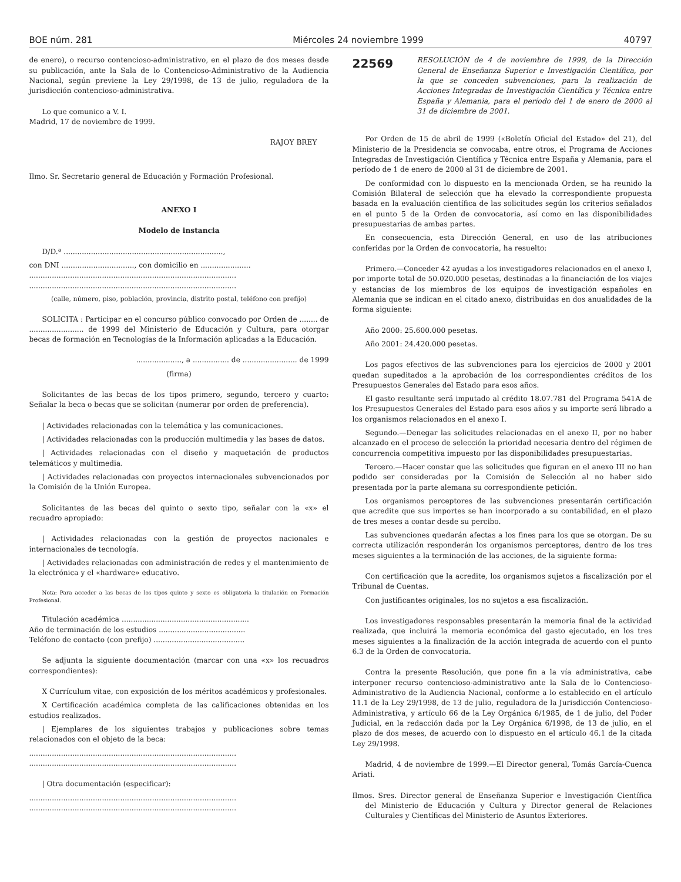BOE núm. 281 Miércoles 24 noviembre 1999 40797
de enero), o recurso contencioso-administrativo, en el plazo de dos meses desde su publicación, ante la Sala de lo Contencioso-Administrativo de la Audiencia Nacional, según previene la Ley 29/1998, de 13 de julio, reguladora de la jurisdicción contencioso-administrativa.
Lo que comunico a V. I.
Madrid, 17 de noviembre de 1999.
RAJOY BREY
Ilmo. Sr. Secretario general de Educación y Formación Profesional.
ANEXO I
Modelo de instancia
D/D.ª ......................................................................,
con DNI ................................, con domicilio en ......................
...........................................................................................
...........................................................................................
(calle, número, piso, población, provincia, distrito postal, teléfono con prefijo)
SOLICITA : Participar en el concurso público convocado por Orden de ........ de ........................ de 1999 del Ministerio de Educación y Cultura, para otorgar becas de formación en Tecnologías de la Información aplicadas a la Educación.
...................., a ................ de ........................ de 1999
(firma)
Solicitantes de las becas de los tipos primero, segundo, tercero y cuarto: Señalar la beca o becas que se solicitan (numerar por orden de preferencia).
| Actividades relacionadas con la telemática y las comunicaciones.
| Actividades relacionadas con la producción multimedia y las bases de datos.
| Actividades relacionadas con el diseño y maquetación de productos telemáticos y multimedia.
| Actividades relacionadas con proyectos internacionales subvencionados por la Comisión de la Unión Europea.
Solicitantes de las becas del quinto o sexto tipo, señalar con la «x» el recuadro apropiado:
| Actividades relacionadas con la gestión de proyectos nacionales e internacionales de tecnología.
| Actividades relacionadas con administración de redes y el mantenimiento de la electrónica y el «hardware» educativo.
Nota: Para acceder a las becas de los tipos quinto y sexto es obligatoria la titulación en Formación Profesional.
Titulación académica ........................................................
Año de terminación de los estudios ......................................
Teléfono de contacto (con prefijo) ........................................
Se adjunta la siguiente documentación (marcar con una «x» los recuadros correspondientes):
X Currículum vitae, con exposición de los méritos académicos y profesionales.
X Certificación académica completa de las calificaciones obtenidas en los estudios realizados.
| Ejemplares de los siguientes trabajos y publicaciones sobre temas relacionados con el objeto de la beca:
...........................................................................................
...........................................................................................
| Otra documentación (especificar):
...........................................................................................
...........................................................................................
22569
RESOLUCIÓN de 4 de noviembre de 1999, de la Dirección General de Enseñanza Superior e Investigación Científica, por la que se conceden subvenciones, para la realización de Acciones Integradas de Investigación Científica y Técnica entre España y Alemania, para el período del 1 de enero de 2000 al 31 de diciembre de 2001.
Por Orden de 15 de abril de 1999 («Boletín Oficial del Estado» del 21), del Ministerio de la Presidencia se convocaba, entre otros, el Programa de Acciones Integradas de Investigación Científica y Técnica entre España y Alemania, para el período de 1 de enero de 2000 al 31 de diciembre de 2001.
De conformidad con lo dispuesto en la mencionada Orden, se ha reunido la Comisión Bilateral de selección que ha elevado la correspondiente propuesta basada en la evaluación científica de las solicitudes según los criterios señalados en el punto 5 de la Orden de convocatoria, así como en las disponibilidades presupuestarias de ambas partes.
En consecuencia, esta Dirección General, en uso de las atribuciones conferidas por la Orden de convocatoria, ha resuelto:
Primero.—Conceder 42 ayudas a los investigadores relacionados en el anexo I, por importe total de 50.020.000 pesetas, destinadas a la financiación de los viajes y estancias de los miembros de los equipos de investigación españoles en Alemania que se indican en el citado anexo, distribuidas en dos anualidades de la forma siguiente:
Año 2000: 25.600.000 pesetas.
Año 2001: 24.420.000 pesetas.
Los pagos efectivos de las subvenciones para los ejercicios de 2000 y 2001 quedan supeditados a la aprobación de los correspondientes créditos de los Presupuestos Generales del Estado para esos años.
El gasto resultante será imputado al crédito 18.07.781 del Programa 541A de los Presupuestos Generales del Estado para esos años y su importe será librado a los organismos relacionados en el anexo I.
Segundo.—Denegar las solicitudes relacionadas en el anexo II, por no haber alcanzado en el proceso de selección la prioridad necesaria dentro del régimen de concurrencia competitiva impuesto por las disponibilidades presupuestarias.
Tercero.—Hacer constar que las solicitudes que figuran en el anexo III no han podido ser consideradas por la Comisión de Selección al no haber sido presentada por la parte alemana su correspondiente petición.
Los organismos perceptores de las subvenciones presentarán certificación que acredite que sus importes se han incorporado a su contabilidad, en el plazo de tres meses a contar desde su percibo.
Las subvenciones quedarán afectas a los fines para los que se otorgan. De su correcta utilización responderán los organismos perceptores, dentro de los tres meses siguientes a la terminación de las acciones, de la siguiente forma:
Con certificación que la acredite, los organismos sujetos a fiscalización por el Tribunal de Cuentas.
Con justificantes originales, los no sujetos a esa fiscalización.
Los investigadores responsables presentarán la memoria final de la actividad realizada, que incluirá la memoria económica del gasto ejecutado, en los tres meses siguientes a la finalización de la acción integrada de acuerdo con el punto 6.3 de la Orden de convocatoria.
Contra la presente Resolución, que pone fin a la vía administrativa, cabe interponer recurso contencioso-administrativo ante la Sala de lo Contencioso-Administrativo de la Audiencia Nacional, conforme a lo establecido en el artículo 11.1 de la Ley 29/1998, de 13 de julio, reguladora de la Jurisdicción Contencioso-Administrativa, y artículo 66 de la Ley Orgánica 6/1985, de 1 de julio, del Poder Judicial, en la redacción dada por la Ley Orgánica 6/1998, de 13 de julio, en el plazo de dos meses, de acuerdo con lo dispuesto en el artículo 46.1 de la citada Ley 29/1998.
Madrid, 4 de noviembre de 1999.—El Director general, Tomás García-Cuenca Ariati.
Ilmos. Sres. Director general de Enseñanza Superior e Investigación Científica del Ministerio de Educación y Cultura y Director general de Relaciones Culturales y Científicas del Ministerio de Asuntos Exteriores.